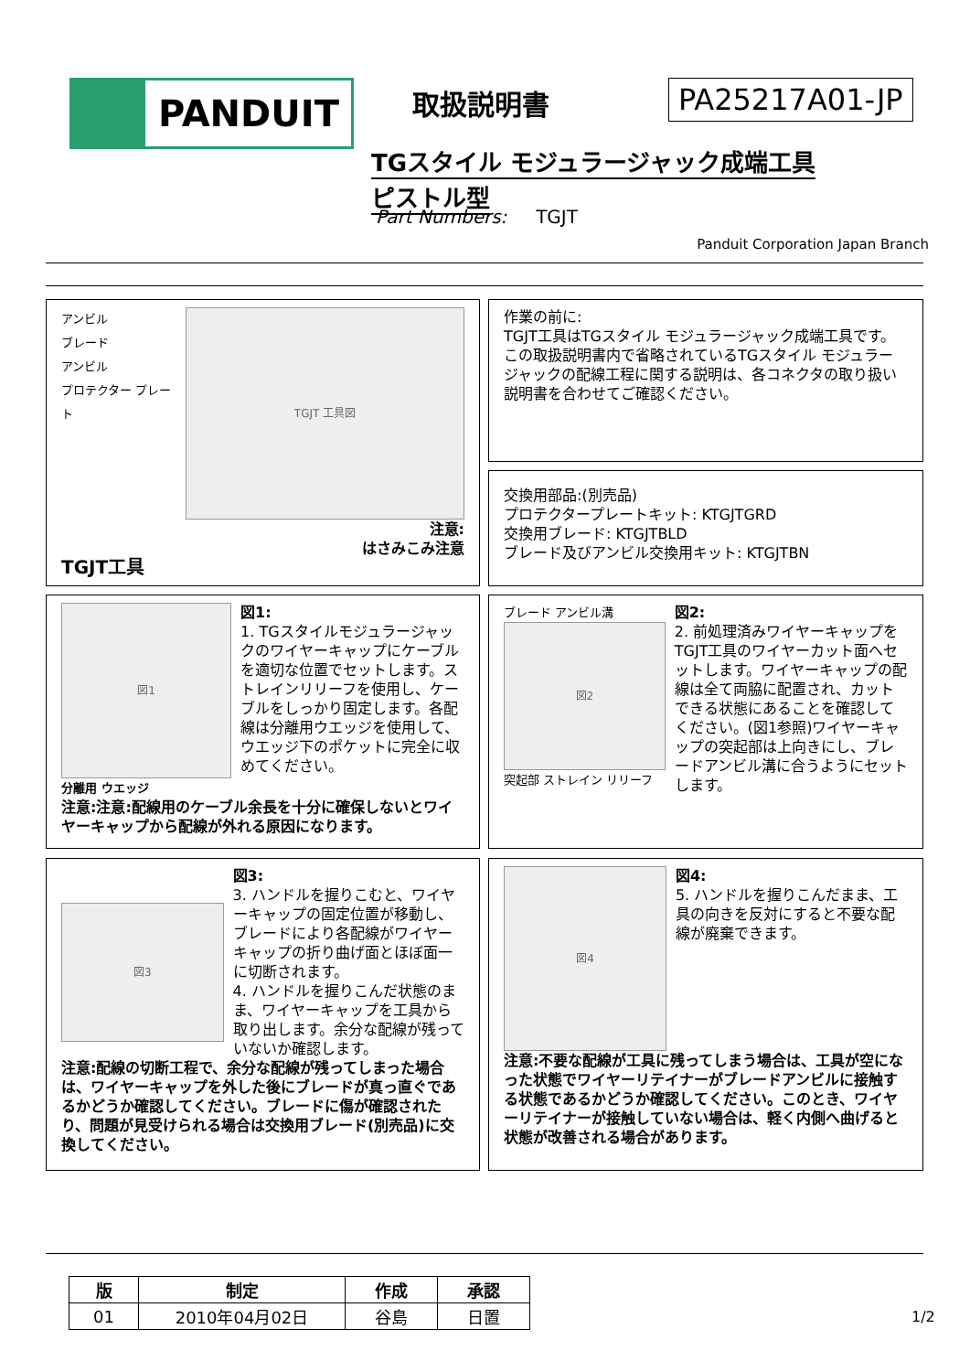PANDUIT 取扱説明書 PA25217A01-JP
TGスタイル モジュラージャック成端工具
ピストル型
Part Numbers: TGJT
Panduit Corporation Japan Branch
アンビル
ブレード
アンビル
プロテクター プレート
TGJT 工具図
注意:
はさみこみ注意
TGJT工具
作業の前に:
TGJT工具はTGスタイル モジュラージャック成端工具です。この取扱説明書内で省略されているTGスタイル モジュラージャックの配線工程に関する説明は、各コネクタの取り扱い説明書を合わせてご確認ください。
交換用部品:(別売品)
プロテクタープレートキット: KTGJTGRD
交換用ブレード: KTGJTBLD
ブレード及びアンビル交換用キット: KTGJTBN
図1
分離用 ウエッジ
図1:
1. TGスタイルモジュラージャックのワイヤーキャップにケーブルを適切な位置でセットします。ストレインリリーフを使用し、ケーブルをしっかり固定します。各配線は分離用ウエッジを使用して、ウエッジ下のポケットに完全に収めてください。
注意:注意:配線用のケーブル余長を十分に確保しないとワイヤーキャップから配線が外れる原因になります。
ブレード アンビル溝
図2
突起部 ストレイン リリーフ
図2:
2. 前処理済みワイヤーキャップをTGJT工具のワイヤーカット面へセットします。ワイヤーキャップの配線は全て両脇に配置され、カットできる状態にあることを確認してください。(図1参照)ワイヤーキャップの突起部は上向きにし、ブレードアンビル溝に合うようにセットします。
図3
図3:
3. ハンドルを握りこむと、ワイヤーキャップの固定位置が移動し、ブレードにより各配線がワイヤーキャップの折り曲げ面とほぼ面一に切断されます。
4. ハンドルを握りこんだ状態のまま、ワイヤーキャップを工具から取り出します。余分な配線が残っていないか確認します。
注意:配線の切断工程で、余分な配線が残ってしまった場合は、ワイヤーキャップを外した後にブレードが真っ直ぐであるかどうか確認してください。ブレードに傷が確認されたり、問題が見受けられる場合は交換用ブレード(別売品)に交換してください。
図4
図4:
5. ハンドルを握りこんだまま、工具の向きを反対にすると不要な配線が廃棄できます。
注意:不要な配線が工具に残ってしまう場合は、工具が空になった状態でワイヤーリテイナーがブレードアンビルに接触する状態であるかどうか確認してください。このとき、ワイヤーリテイナーが接触していない場合は、軽く内側へ曲げると状態が改善される場合があります。
| 版 | 制定 | 作成 | 承認 |
| --- | --- | --- | --- |
| 01 | 2010年04月02日 | 谷島 | 日置 |
1/2